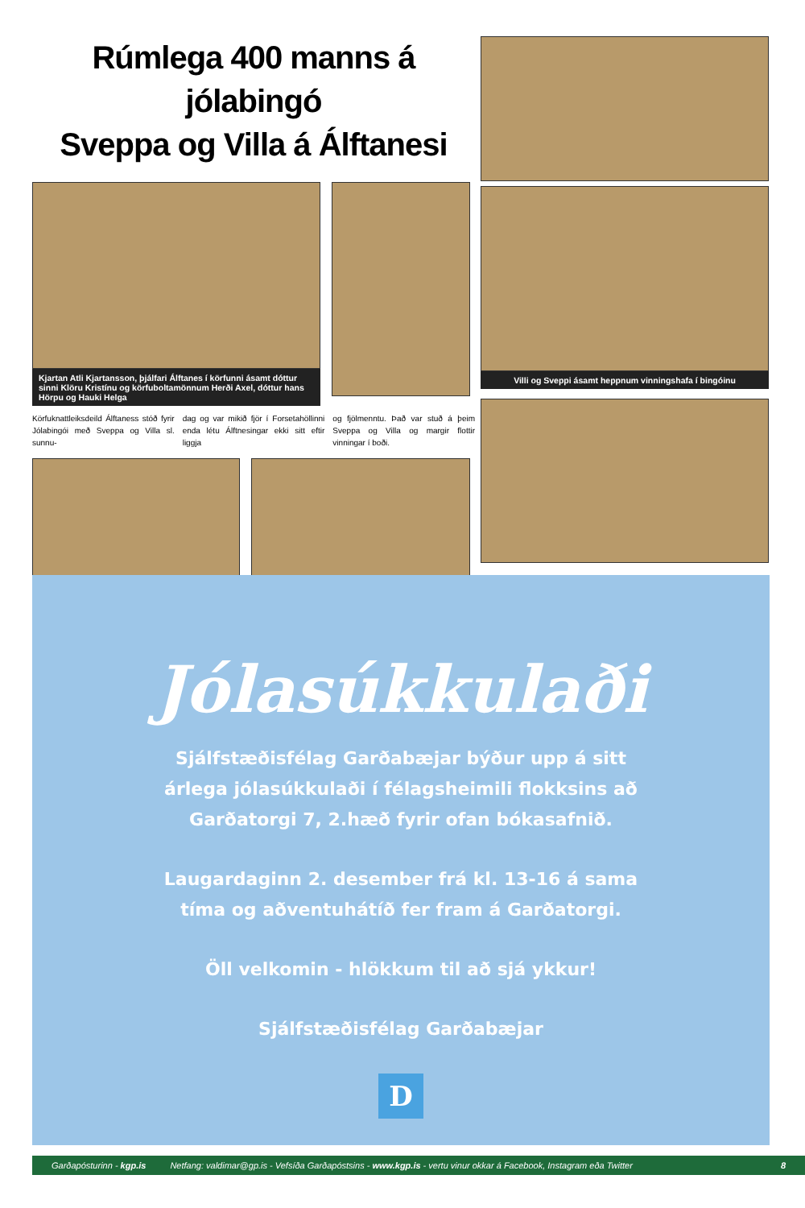Rúmlega 400 manns á jólabingó
Sveppa og Villa á Álftanesi
Kjartan Atli Kjartansson, þjálfari Álftanes í körfunni ásamt dóttur sinni Klöru Kristínu og körfuboltamönnum Herði Axel, dóttur hans Hörpu og Hauki Helga
Körfuknattleiksdeild Álftaness stóð fyrir Jólabingói með Sveppa og Villa sl. sunnu-
dag og var mikið fjör í Forsetahöllinni enda létu Álftnesingar ekki sitt eftir liggja
og fjölmenntu. Það var stuð á þeim Sveppa og Villa og margir flottir vinningar í boði.
Villi og Sveppi ásamt heppnum vinningshafa í bingóinu
Jólasúkkulaði
Sjálfstæðisfélag Garðabæjar býður upp á sitt
árlega jólasúkkulaði í félagsheimili flokksins að
Garðatorgi 7, 2.hæð fyrir ofan bókasafnið.
Laugardaginn 2. desember frá kl. 13-16 á sama
tíma og aðventuhátíð fer fram á Garðatorgi.
Öll velkomin - hlökkum til að sjá ykkur!
Sjálfstæðisfélag Garðabæjar
D
Garðapósturinn - kgp.is Netfang: valdimar@gp.is - Vefsíða Garðapóstsins - www.kgp.is - vertu vinur okkar á Facebook, Instagram eða Twitter 8